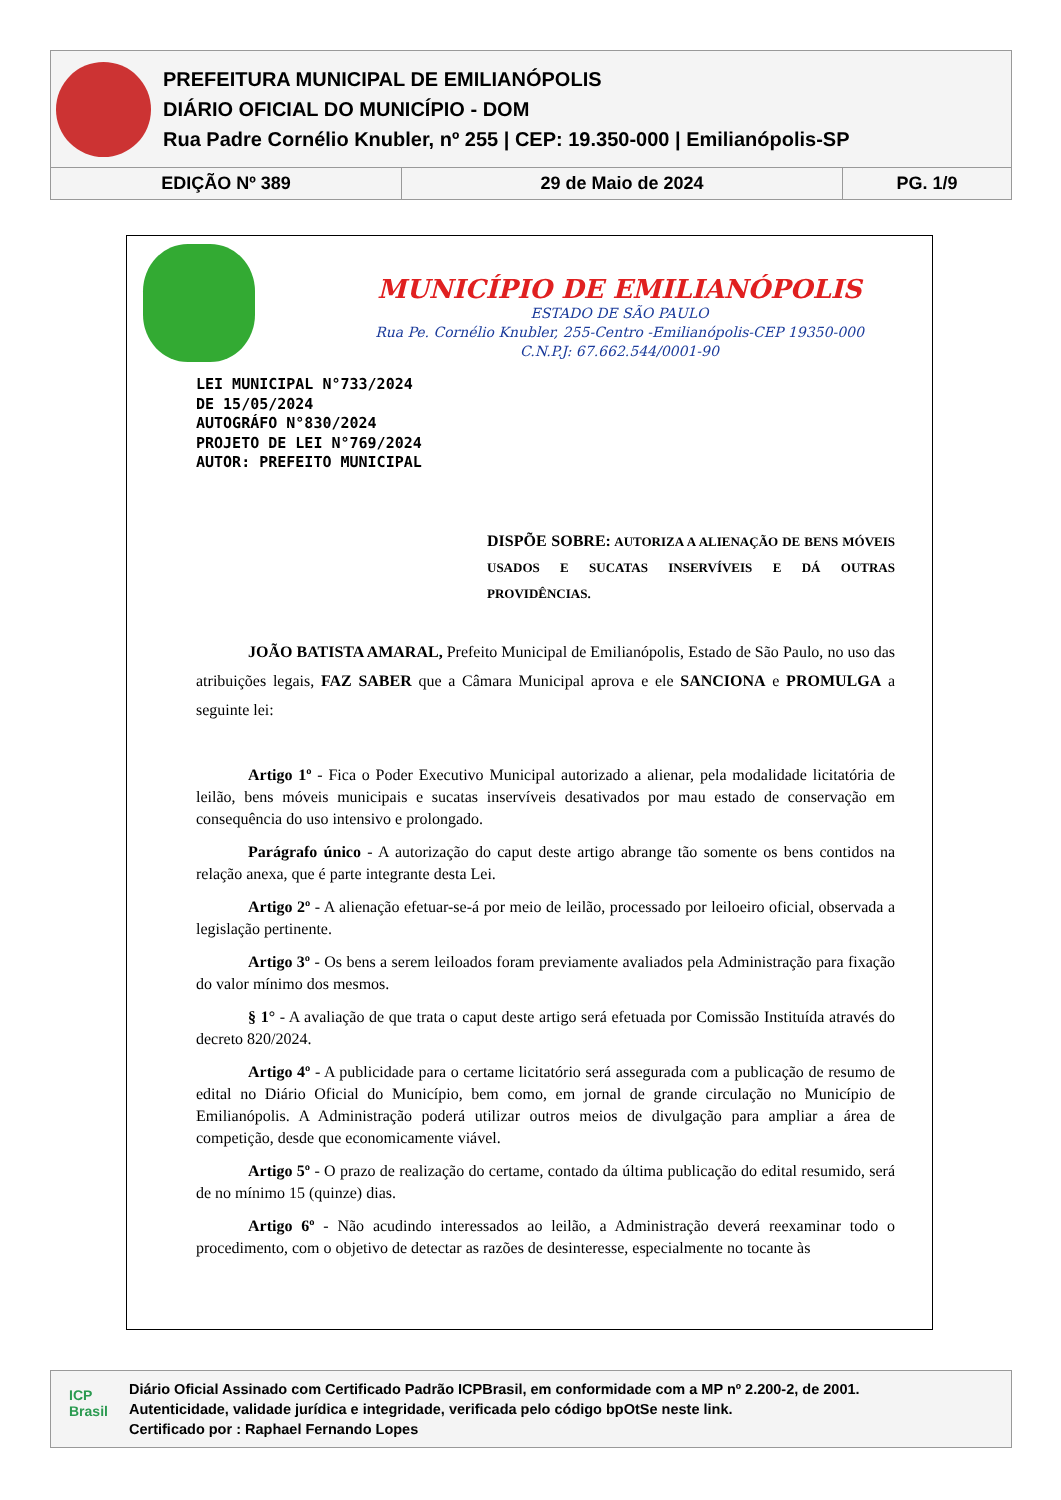PREFEITURA MUNICIPAL DE EMILIANÓPOLIS
DIÁRIO OFICIAL DO MUNICÍPIO - DOM
Rua Padre Cornélio Knubler, nº 255 | CEP: 19.350-000 | Emilianópolis-SP
| EDIÇÃO Nº 389 | 29 de Maio de 2024 | PG. 1/9 |
MUNICÍPIO DE EMILIANÓPOLIS
ESTADO DE SÃO PAULO
Rua Pe. Cornélio Knubler, 255-Centro -Emilianópolis-CEP 19350-000
C.N.P.J: 67.662.544/0001-90
LEI MUNICIPAL N°733/2024
DE 15/05/2024
AUTOGRÁFO N°830/2024
PROJETO DE LEI N°769/2024
AUTOR: PREFEITO MUNICIPAL
DISPÕE SOBRE: AUTORIZA A ALIENAÇÃO DE BENS MÓVEIS USADOS E SUCATAS INSERVÍVEIS E DÁ OUTRAS PROVIDÊNCIAS.
JOÃO BATISTA AMARAL, Prefeito Municipal de Emilianópolis, Estado de São Paulo, no uso das atribuições legais, FAZ SABER que a Câmara Municipal aprova e ele SANCIONA e PROMULGA a seguinte lei:
Artigo 1º - Fica o Poder Executivo Municipal autorizado a alienar, pela modalidade licitatória de leilão, bens móveis municipais e sucatas inservíveis desativados por mau estado de conservação em consequência do uso intensivo e prolongado.
Parágrafo único - A autorização do caput deste artigo abrange tão somente os bens contidos na relação anexa, que é parte integrante desta Lei.
Artigo 2º - A alienação efetuar-se-á por meio de leilão, processado por leiloeiro oficial, observada a legislação pertinente.
Artigo 3º - Os bens a serem leiloados foram previamente avaliados pela Administração para fixação do valor mínimo dos mesmos.
§ 1° - A avaliação de que trata o caput deste artigo será efetuada por Comissão Instituída através do decreto 820/2024.
Artigo 4º - A publicidade para o certame licitatório será assegurada com a publicação de resumo de edital no Diário Oficial do Município, bem como, em jornal de grande circulação no Município de Emilianópolis. A Administração poderá utilizar outros meios de divulgação para ampliar a área de competição, desde que economicamente viável.
Artigo 5º - O prazo de realização do certame, contado da última publicação do edital resumido, será de no mínimo 15 (quinze) dias.
Artigo 6º - Não acudindo interessados ao leilão, a Administração deverá reexaminar todo o procedimento, com o objetivo de detectar as razões de desinteresse, especialmente no tocante às
ICP Brasil
Diário Oficial Assinado com Certificado Padrão ICPBrasil, em conformidade com a MP nº 2.200-2, de 2001.
Autenticidade, validade jurídica e integridade, verificada pelo código bpOtSe neste link.
Certificado por : Raphael Fernando Lopes